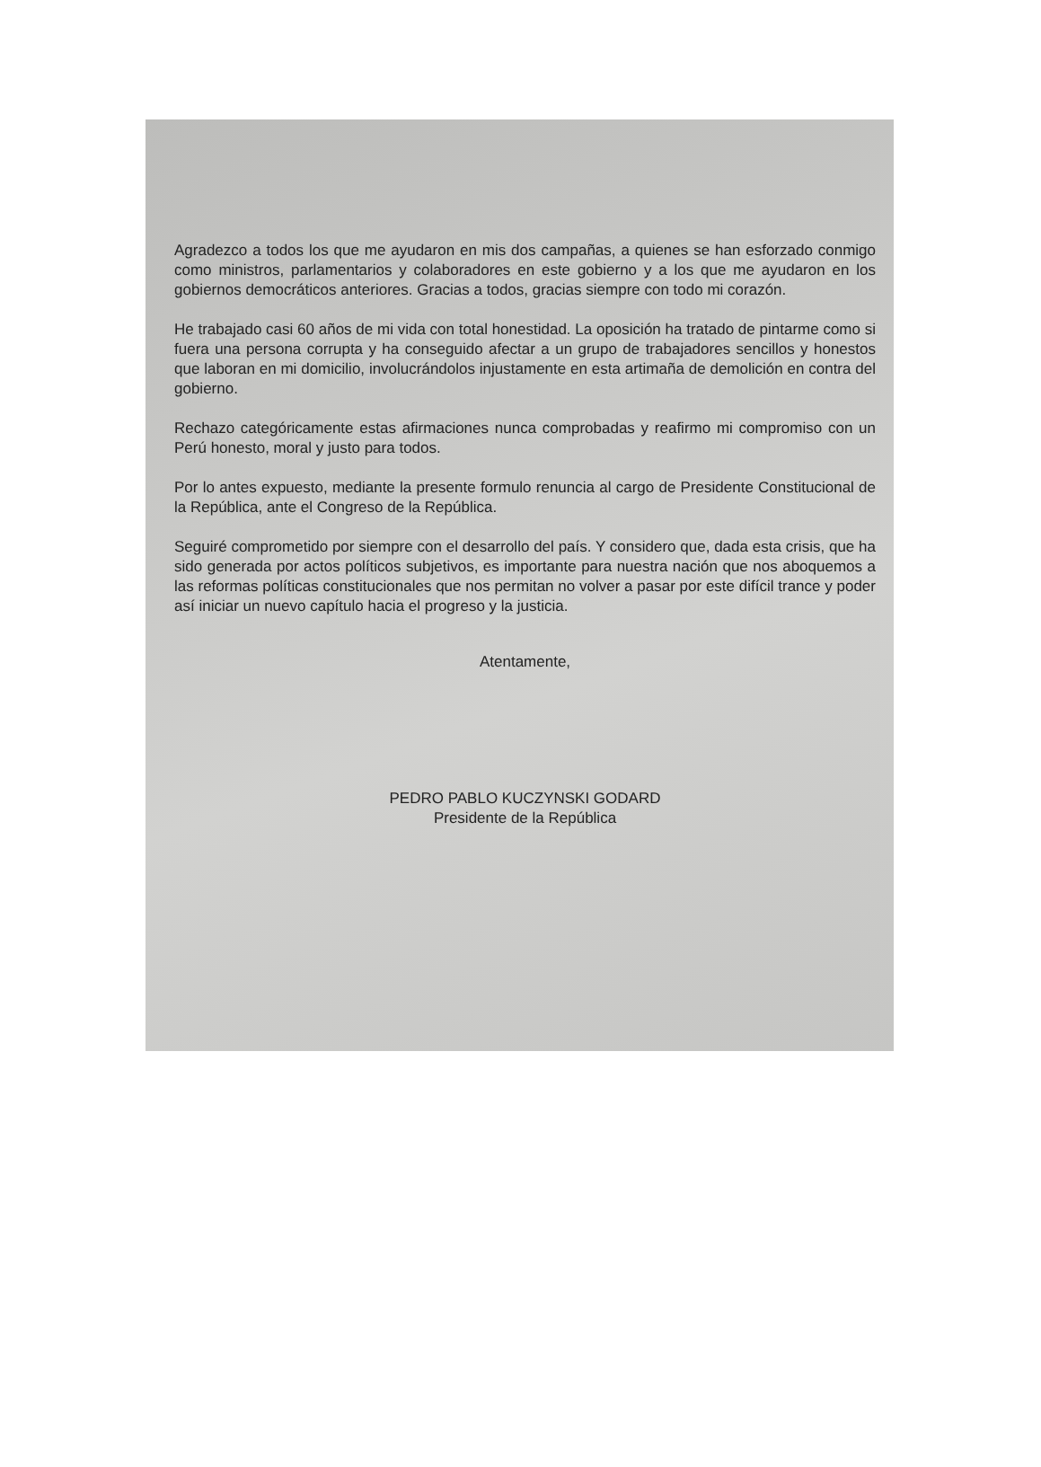Agradezco a todos los que me ayudaron en mis dos campañas, a quienes se han esforzado conmigo como ministros, parlamentarios y colaboradores en este gobierno y a los que me ayudaron en los gobiernos democráticos anteriores. Gracias a todos, gracias siempre con todo mi corazón.
He trabajado casi 60 años de mi vida con total honestidad. La oposición ha tratado de pintarme como si fuera una persona corrupta y ha conseguido afectar a un grupo de trabajadores sencillos y honestos que laboran en mi domicilio, involucrándolos injustamente en esta artimaña de demolición en contra del gobierno.
Rechazo categóricamente estas afirmaciones nunca comprobadas y reafirmo mi compromiso con un Perú honesto, moral y justo para todos.
Por lo antes expuesto, mediante la presente formulo renuncia al cargo de Presidente Constitucional de la República, ante el Congreso de la República.
Seguiré comprometido por siempre con el desarrollo del país. Y considero que, dada esta crisis, que ha sido generada por actos políticos subjetivos, es importante para nuestra nación que nos aboquemos a las reformas políticas constitucionales que nos permitan no volver a pasar por este difícil trance y poder así iniciar un nuevo capítulo hacia el progreso y la justicia.
Atentamente,
PEDRO PABLO KUCZYNSKI GODARD
Presidente de la República